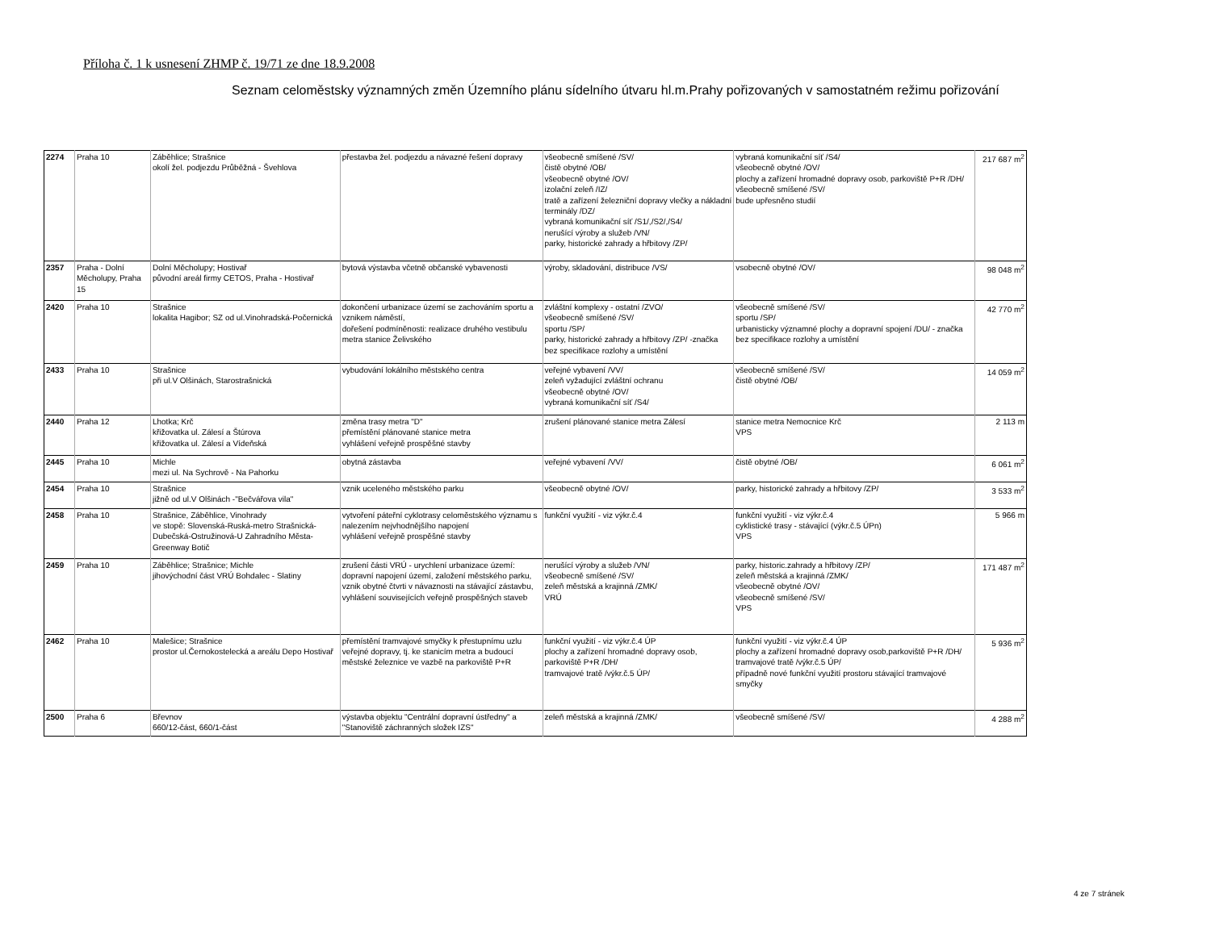Příloha č. 1 k usnesení ZHMP č. 19/71 ze dne 18.9.2008
Seznam celoměstsky významných změn Územního plánu sídelního útvaru hl.m.Prahy pořizovaných v samostatném režimu pořizování
| 2274 | Praha 10 | Záběhlice; Strašnice okolí žel. podjezdu Průběžná - Švehlova | přestavba žel. podjezdu a návazné řešení dopravy | všeobecně smíšené /SV/ čistě obytné /OB/ všeobecně obytné /OV/ izolační zeleň /IZ/ tratě a zařízení železniční dopravy vlečky a nákladní terminály /DZ/ vybraná komunikační síť /S1/,/S2/,/S4/ nerušící výroby a služeb /VN/ parky, historické zahrady a hřbitovy /ZP/ | vybraná komunikační síť /S4/ všeobecně obytné /OV/ plochy a zařízení hromadné dopravy osob, parkoviště P+R /DH/ všeobecně smíšené /SV/ bude upřesněno studií | 217 687 m<sup>2</sup> |
| 2357 | Praha - Dolní Měcholupy, Praha 15 | Dolní Měcholupy; Hostivař původní areál firmy CETOS, Praha - Hostivař | bytová výstavba včetně občanské vybavenosti | výroby, skladování, distribuce /VS/ | vsobecně obytné /OV/ | 98 048 m<sup>2</sup> |
| 2420 | Praha 10 | Strašnice lokalita Hagibor; SZ od ul.Vinohradská-Počernická | dokončení urbanizace území se zachováním sportu a vznikem náměstí, dořešení podmíněnosti: realizace druhého vestibulu metra stanice Želivského | zvláštní komplexy - ostatní /ZVO/ všeobecně smíšené /SV/ sportu /SP/ parky, historické zahrady a hřbitovy /ZP/ -značka bez specifikace rozlohy a umístění | všeobecně smíšené /SV/ sportu /SP/ urbanisticky významné plochy a dopravní spojení /DU/ - značka bez specifikace rozlohy a umístění | 42 770 m<sup>2</sup> |
| 2433 | Praha 10 | Strašnice při ul.V Olšinách, Starostrašnická | vybudování lokálního městského centra | veřejné vybavení /VV/ zeleň vyžadující zvláštní ochranu všeobecně obytné /OV/ vybraná komunikační síť /S4/ | všeobecně smíšené /SV/ čistě obytné /OB/ | 14 059 m<sup>2</sup> |
| 2440 | Praha 12 | Lhotka; Krč křižovatka ul. Zálesí a Štúrova křižovatka ul. Zálesí a Vídeňská | změna trasy metra "D" přemístění plánované stanice metra vyhlášení veřejně prospěšné stavby | zrušení plánované stanice metra Zálesí | stanice metra Nemocnice Krč VPS | 2 113 m |
| 2445 | Praha 10 | Michle mezi ul. Na Sychrově - Na Pahorku | obytná zástavba | veřejné vybavení /VV/ | čistě obytné /OB/ | 6 061 m<sup>2</sup> |
| 2454 | Praha 10 | Strašnice jižně od ul.V Olšinách -"Bečvářova vila" | vznik uceleného městského parku | všeobecně obytné /OV/ | parky, historické zahrady a hřbitovy /ZP/ | 3 533 m<sup>2</sup> |
| 2458 | Praha 10 | Strašnice, Záběhlice, Vinohrady ve stopě: Slovenská-Ruská-metro Strašnická-Dubečská-Ostružinová-U Zahradního Města-Greenway Botič | vytvoření páteřní cyklotrasy celoměstského významu s nalezením nejvhodnějšího napojení vyhlášení veřejně prospěšné stavby | funkční využití - viz výkr.č.4 | funkční využití - viz výkr.č.4 cyklistické trasy - stávající (výkr.č.5 ÚPn) VPS | 5 966 m |
| 2459 | Praha 10 | Záběhlice; Strašnice; Michle jihovýchodní část VRÚ Bohdalec - Slatiny | zrušení části VRÚ - urychlení urbanizace území: dopravní napojení území, založení městského parku, vznik obytné čtvrti v návaznosti na stávající zástavbu, vyhlášení souvisejících veřejně prospěšných staveb | nerušící výroby a služeb /VN/ všeobecně smíšené /SV/ zeleň městská a krajinná /ZMK/ VRÚ | parky, historic.zahrady a hřbitovy /ZP/ zeleň městská a krajinná /ZMK/ všeobecně obytné /OV/ všeobecně smíšené /SV/ VPS | 171 487 m<sup>2</sup> |
| 2462 | Praha 10 | Malešice; Strašnice prostor ul.Černokostelecká a areálu Depo Hostivař | přemístění tramvajové smyčky k přestupnímu uzlu veřejné dopravy, tj. ke stanicím metra a budoucí městské železnice ve vazbě na parkoviště P+R | funkční využití - viz výkr.č.4 ÚP plochy a zařízení hromadné dopravy osob, parkoviště P+R /DH/ tramvajové tratě /výkr.č.5 ÚP/ | funkční využití - viz výkr.č.4 ÚP plochy a zařízení hromadné dopravy osob,parkoviště P+R /DH/ tramvajové tratě /výkr.č.5 ÚP/ případně nové funkční využití prostoru stávající tramvajové smyčky | 5 936 m<sup>2</sup> |
| 2500 | Praha 6 | Břevnov 660/12-část, 660/1-část | výstavba objektu "Centrální dopravní ústředny" a "Stanoviště záchranných složek IZS" | zeleň městská a krajinná /ZMK/ | všeobecně smíšené /SV/ | 4 288 m<sup>2</sup> |
4 ze 7 stránek